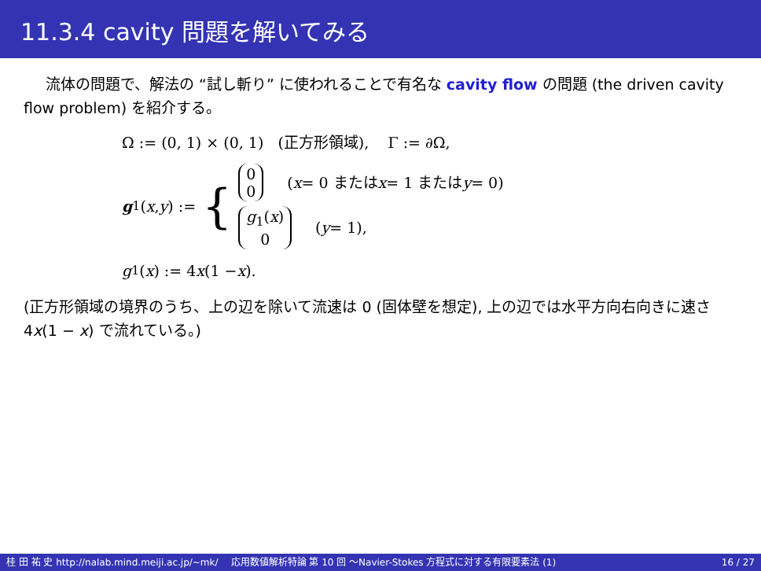11.3.4 cavity 問題を解いてみる
流体の問題で、解法の “試し斬り” に使われることで有名な cavity flow の問題 (the driven cavity flow problem) を紹介する。
Ω := (0, 1) × (0, 1) (正方形領域), Γ := ∂Ω,
g<sub>1</sub>(x, y) := {
0
0 (x = 0 または x = 1 または y = 0)
g<sub>1</sub>(x)
0 (y = 1),
g<sub>1</sub>(x) := 4 x (1 − x).
(正方形領域の境界のうち、上の辺を除いて流速は 0 (固体壁を想定), 上の辺では水平方向右向きに速さ 4x(1 − x) で流れている。)
桂 田 祐 史 http://nalab.mind.meiji.ac.jp/~mk/ 応用数値解析特論 第 10 回 〜Navier-Stokes 方程式に対する有限要素法 (1) 16 / 27